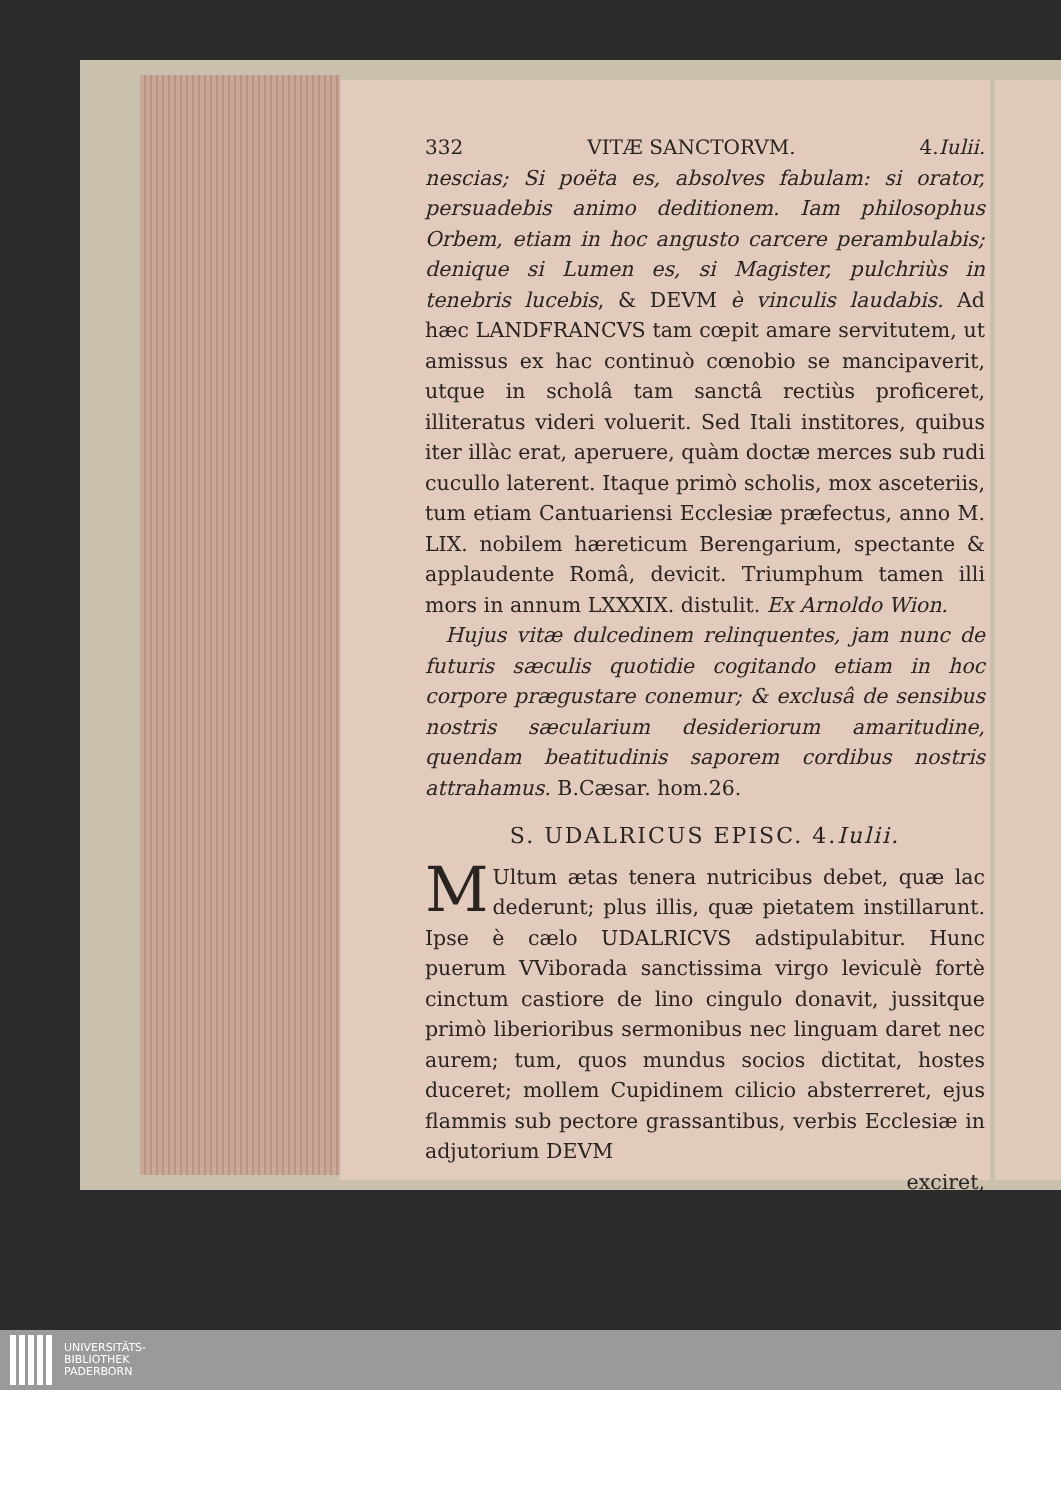332 VITÆ SANCTORVM. 4.Iulii.
nescias; Si poëta es, absolves fabulam: si orator, persuadebis animo deditionem. Iam philosophus Orbem, etiam in hoc angusto carcere perambulabis; denique si Lumen es, si Magister, pulchriùs in tenebris lucebis, & DEVM è vinculis laudabis. Ad hæc LANDFRANCVS tam cœpit amare servitutem, ut amissus ex hac continuò cœnobio se mancipaverit, utque in scholâ tam sanctâ rectiùs proficeret, illiteratus videri voluerit. Sed Itali institores, quibus iter illàc erat, aperuere, quàm doctæ merces sub rudi cucullo laterent. Itaque primò scholis, mox asceteriis, tum etiam Cantuariensi Ecclesiæ præfectus, anno M. LIX. nobilem hæreticum Berengarium, spectante & applaudente Româ, devicit. Triumphum tamen illi mors in annum LXXXIX. distulit. Ex Arnoldo Wion.
Hujus vitæ dulcedinem relinquentes, jam nunc de futuris sæculis quotidie cogitando etiam in hoc corpore prægustare conemur; & exclusâ de sensibus nostris sæcularium desideriorum amaritudine, quendam beatitudinis saporem cordibus nostris attrahamus. B.Cæsar. hom.26.
S. UDALRICUS EPISC. 4.Iulii.
MUltum ætas tenera nutricibus debet, quæ lac dederunt; plus illis, quæ pietatem instillarunt. Ipse è cælo UDALRICVS adstipulabitur. Hunc puerum VViborada sanctissima virgo leviculè fortè cinctum castiore de lino cingulo donavit, jussitque primò liberioribus sermonibus nec linguam daret nec aurem; tum, quos mundus socios dictitat, hostes duceret; mollem Cupidinem cilicio absterreret, ejus flammis sub pectore grassantibus, verbis Ecclesiæ in adjutorium DEVM
exciret,
UNIVERSITÄTS-
BIBLIOTHEK
PADERBORN